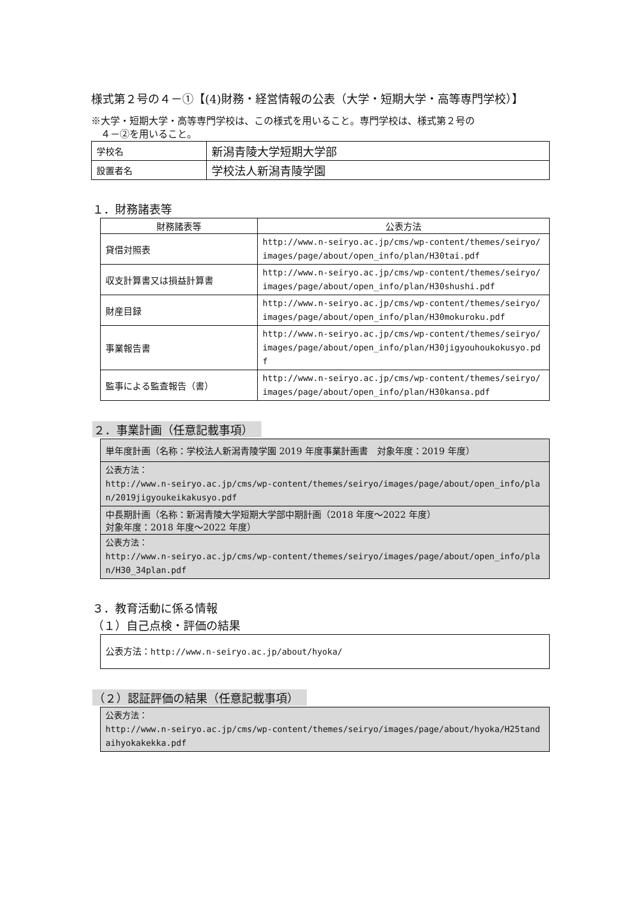様式第２号の４－①【(4)財務・経営情報の公表（大学・短期大学・高等専門学校）】
※大学・短期大学・高等専門学校は、この様式を用いること。専門学校は、様式第２号の
　４－②を用いること。
| 学校名 | 新潟青陵大学短期大学部 |
| 設置者名 | 学校法人新潟青陵学園 |
１．財務諸表等
| 財務諸表等 | 公表方法 |
| --- | --- |
| 貸借対照表 | http://www.n-seiryo.ac.jp/cms/wp-content/themes/seiryo/images/page/about/open_info/plan/H30tai.pdf |
| 収支計算書又は損益計算書 | http://www.n-seiryo.ac.jp/cms/wp-content/themes/seiryo/images/page/about/open_info/plan/H30shushi.pdf |
| 財産目録 | http://www.n-seiryo.ac.jp/cms/wp-content/themes/seiryo/images/page/about/open_info/plan/H30mokuroku.pdf |
| 事業報告書 | http://www.n-seiryo.ac.jp/cms/wp-content/themes/seiryo/images/page/about/open_info/plan/H30jigyouhoukokusyo.pdf |
| 監事による監査報告（書） | http://www.n-seiryo.ac.jp/cms/wp-content/themes/seiryo/images/page/about/open_info/plan/H30kansa.pdf |
２．事業計画（任意記載事項）
| 単年度計画（名称：学校法人新潟青陵学園 2019 年度事業計画書 対象年度：2019 年度） |
| 公表方法： http://www.n-seiryo.ac.jp/cms/wp-content/themes/seiryo/images/page/about/open_info/plan/2019jigyoukeikakusyo.pdf |
| 中長期計画（名称：新潟青陵大学短期大学部中期計画（2018 年度～2022 年度） 対象年度：2018 年度～2022 年度） |
| 公表方法： http://www.n-seiryo.ac.jp/cms/wp-content/themes/seiryo/images/page/about/open_info/plan/H30_34plan.pdf |
３．教育活動に係る情報
（１）自己点検・評価の結果
| 公表方法： http://www.n-seiryo.ac.jp/about/hyoka/ |
（２）認証評価の結果（任意記載事項）
| 公表方法： http://www.n-seiryo.ac.jp/cms/wp-content/themes/seiryo/images/page/about/hyoka/H25tandaihyokakekka.pdf |